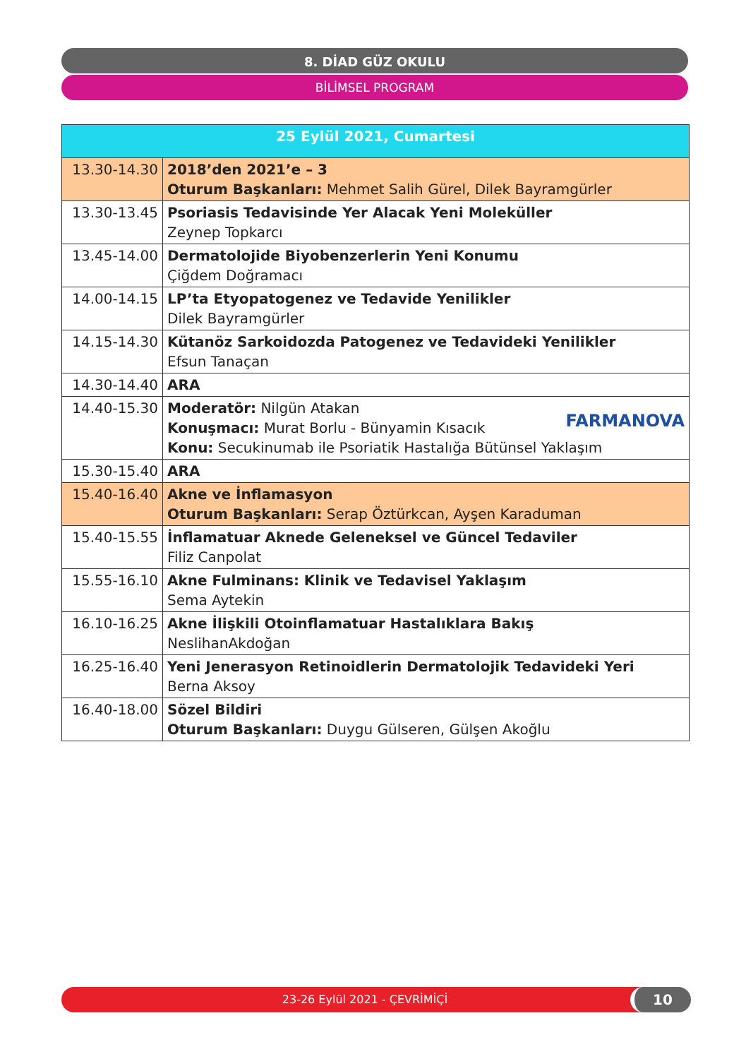8. DİAD GÜZ OKULU
BİLİMSEL PROGRAM
| 25 Eylül 2021, Cumartesi | |
| --- | --- |
| 13.30-14.30 | 2018’den 2021’e – 3 Oturum Başkanları: Mehmet Salih Gürel, Dilek Bayramgürler |
| 13.30-13.45 | Psoriasis Tedavisinde Yer Alacak Yeni Moleküller Zeynep Topkarcı |
| 13.45-14.00 | Dermatolojide Biyobenzerlerin Yeni Konumu Çiğdem Doğramacı |
| 14.00-14.15 | LP’ta Etyopatogenez ve Tedavide Yenilikler Dilek Bayramgürler |
| 14.15-14.30 | Kütanöz Sarkoidozda Patogenez ve Tedavideki Yenilikler Efsun Tanaçan |
| 14.30-14.40 | ARA |
| 14.40-15.30 | FARMANOVA Moderatör: Nilgün Atakan Konuşmacı: Murat Borlu - Bünyamin Kısacık Konu: Secukinumab ile Psoriatik Hastalığa Bütünsel Yaklaşım |
| 15.30-15.40 | ARA |
| 15.40-16.40 | Akne ve İnflamasyon Oturum Başkanları: Serap Öztürkcan, Ayşen Karaduman |
| 15.40-15.55 | İnflamatuar Aknede Geleneksel ve Güncel Tedaviler Filiz Canpolat |
| 15.55-16.10 | Akne Fulminans: Klinik ve Tedavisel Yaklaşım Sema Aytekin |
| 16.10-16.25 | Akne İlişkili Otoinflamatuar Hastalıklara Bakış NeslihanAkdoğan |
| 16.25-16.40 | Yeni Jenerasyon Retinoidlerin Dermatolojik Tedavideki Yeri Berna Aksoy |
| 16.40-18.00 | Sözel Bildiri Oturum Başkanları: Duygu Gülseren, Gülşen Akoğlu |
23-26 Eylül 2021 - ÇEVRİMİÇİ 10